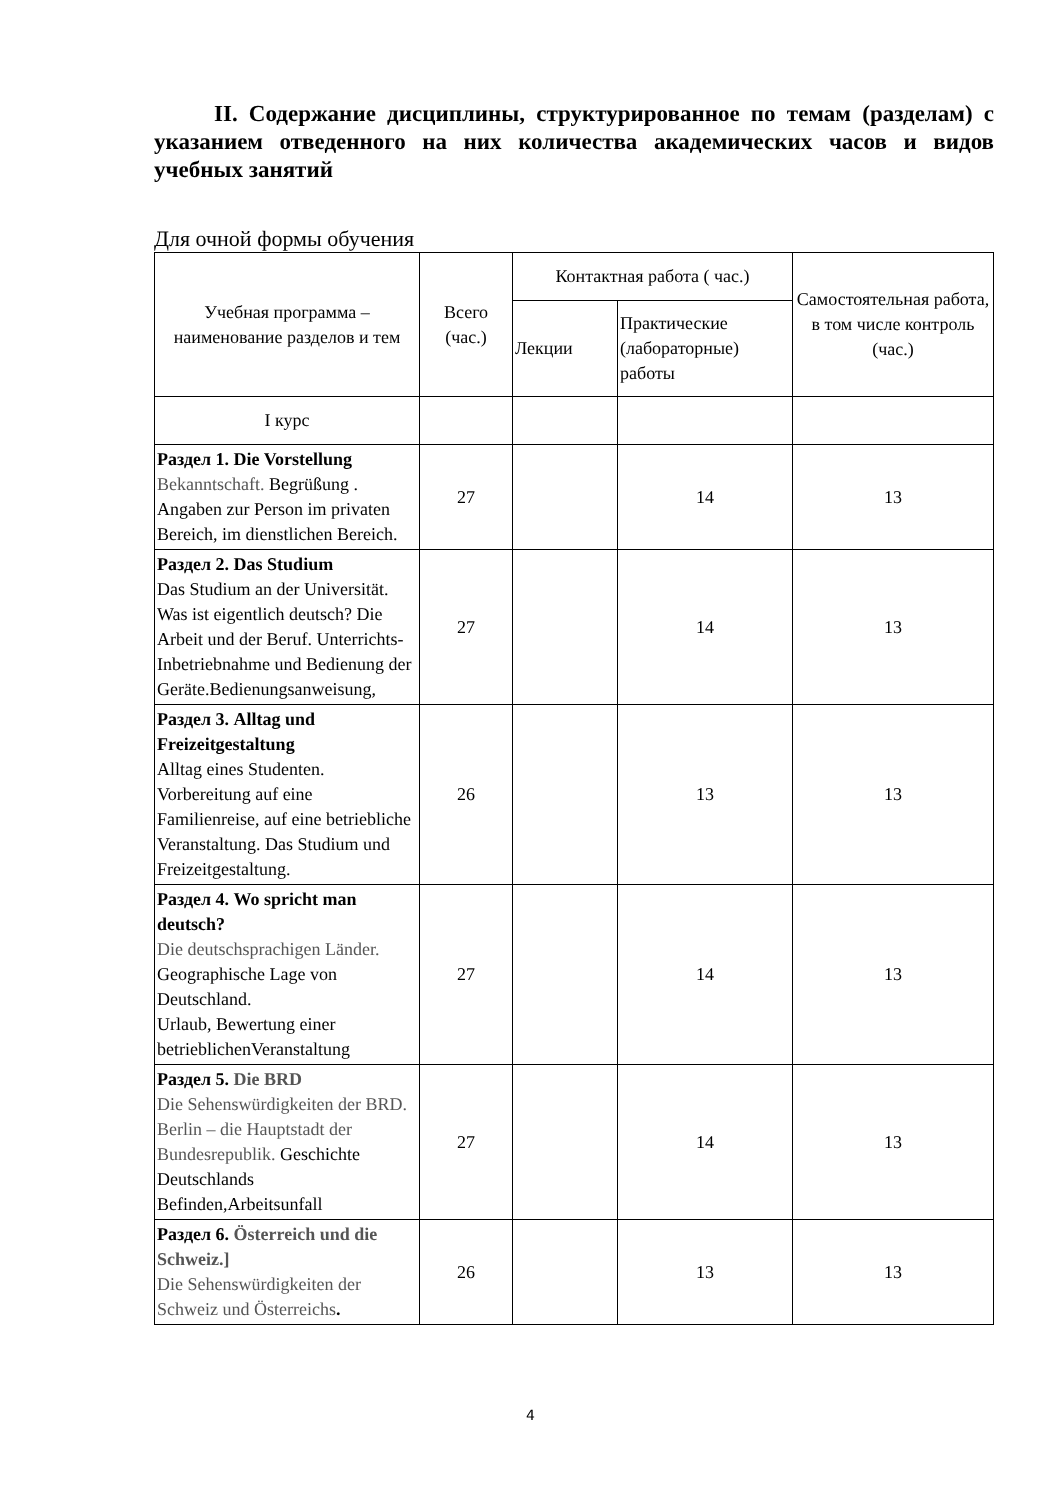II. Содержание дисциплины, структурированное по темам (разделам) с указанием отведенного на них количества академических часов и видов учебных занятий
Для очной формы обучения
| Учебная программа – наименование разделов и тем | Всего (час.) | Контактная работа ( час.) | | Самостоятельная работа, в том числе контроль (час.) |
| | | Лекции | Практические (лабораторные) работы | |
| I курс | | | | |
| Раздел 1. Die Vorstellung Bekanntschaft. Begrüßung . Angaben zur Person im privaten Bereich, im dienstlichen Bereich. | 27 | | 14 | 13 |
| Раздел 2. Das Studium Das Studium an der Universität. Was ist eigentlich deutsch? Die Arbeit und der Beruf. Unterrichts-Inbetriebnahme und Bedienung der Geräte.Bedienungsanweisung, | 27 | | 14 | 13 |
| Раздел 3. Alltag und Freizeitgestaltung Alltag eines Studenten. Vorbereitung auf eine Familienreise, auf eine betriebliche Veranstaltung. Das Studium und Freizeitgestaltung. | 26 | | 13 | 13 |
| Раздел 4. Wo spricht man deutsch? Die deutschsprachigen Länder. Geographische Lage von Deutschland. Urlaub, Bewertung einer betrieblichenVeranstaltung | 27 | | 14 | 13 |
| Раздел 5. Die BRD Die Sehenswürdigkeiten der BRD. Berlin – die Hauptstadt der Bundesrepublik. Geschichte Deutschlands Befinden,Arbeitsunfall | 27 | | 14 | 13 |
| Раздел 6. Österreich und die Schweiz.] Die Sehenswürdigkeiten der Schweiz und Österreichs . | 26 | | 13 | 13 |
4